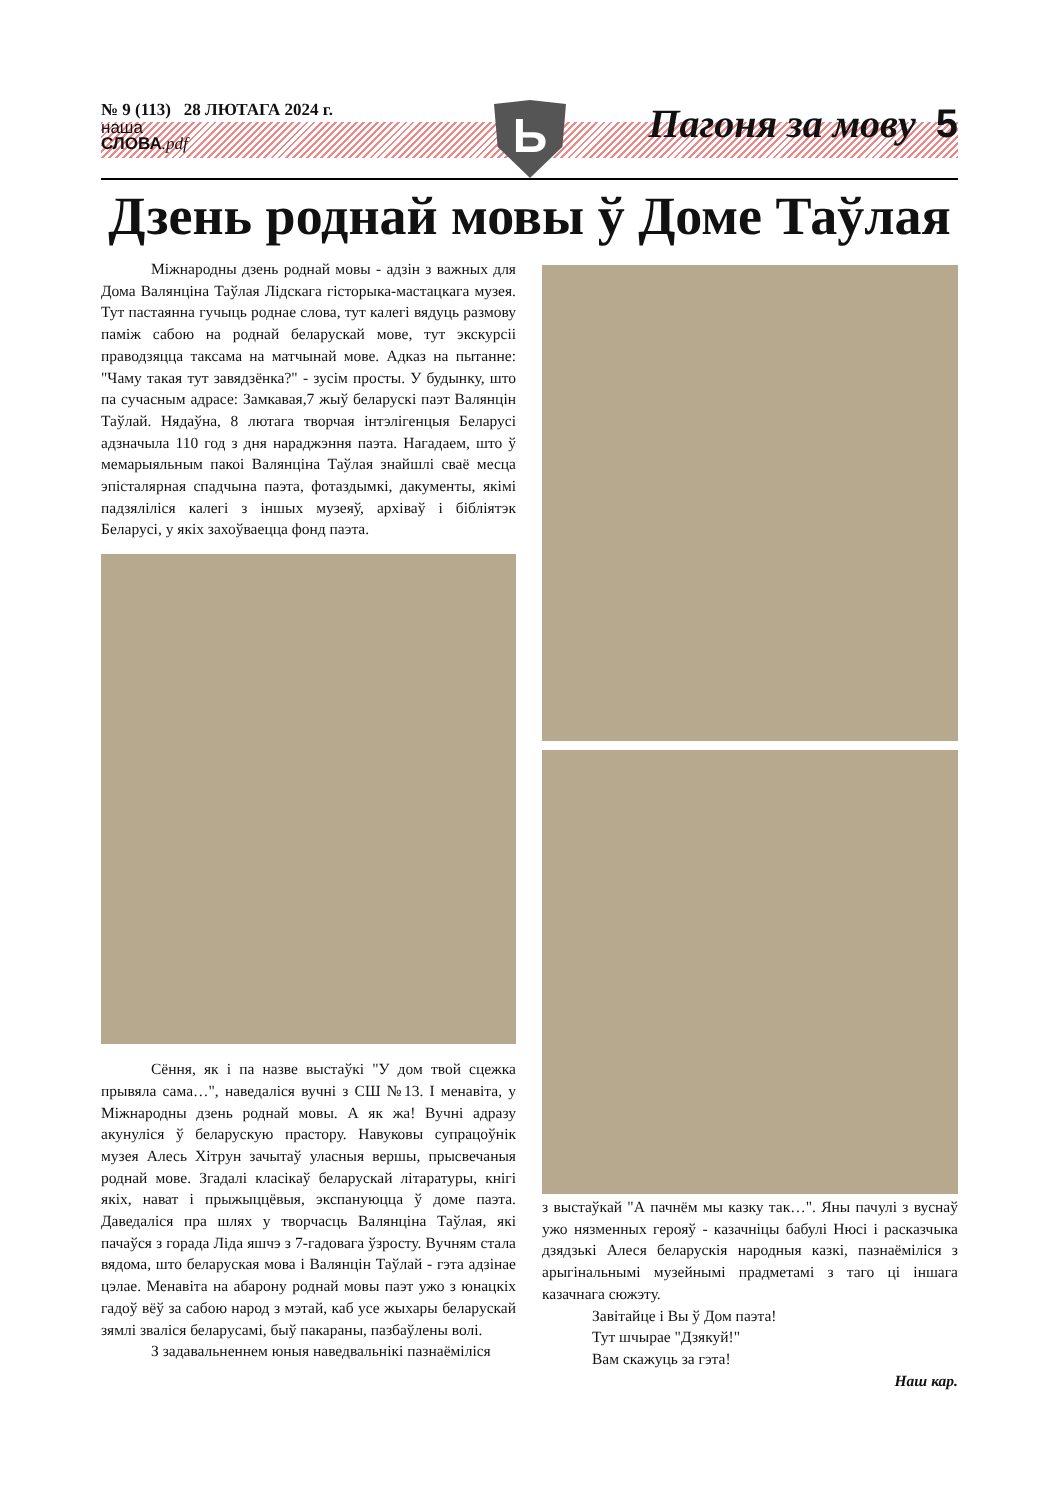№ 9 (113) 28 ЛЮТАГА 2024 г.
наша
СЛОВА.pdf
Ь Пагоня за мову 5
Дзень роднай мовы ў Доме Таўлая
Міжнародны дзень роднай мовы - адзін з важных для Дома Валянціна Таўлая Лідскага гісторыка-мастацкага музея. Тут пастаянна гучыць роднае слова, тут калегі вядуць размову паміж сабою на роднай беларускай мове, тут экскурсіі праводзяцца таксама на матчынай мове. Адказ на пытанне: "Чаму такая тут завядзёнка?" - зусім просты. У будынку, што па сучасным адрасе: Замкавая,7 жыў беларускі паэт Валянцін Таўлай. Нядаўна, 8 лютага творчая інтэлігенцыя Беларусі адзначыла 110 год з дня нараджэння паэта. Нагадаем, што ў мемарыяльным пакоі Валянціна Таўлая знайшлі сваё месца эпісталярная спадчына паэта, фотаздымкі, дакументы, якімі падзяліліся калегі з іншых музеяў, архіваў і бібліятэк Беларусі, у якіх захоўваецца фонд паэта.
Сёння, як і па назве выстаўкі "У дом твой сцежка прывяла сама…", наведаліся вучні з СШ №13. І менавіта, у Міжнародны дзень роднай мовы. А як жа! Вучні адразу акунуліся ў беларускую прастору. Навуковы супрацоўнік музея Алесь Хітрун зачытаў уласныя вершы, прысвечаныя роднай мове. Згадалі класікаў беларускай літаратуры, кнігі якіх, нават і прыжыццёвыя, экспануюцца ў доме паэта. Даведаліся пра шлях у творчасць Валянціна Таўлая, які пачаўся з горада Ліда яшчэ з 7-гадовага ўзросту. Вучням стала вядома, што беларуская мова і Валянцін Таўлай - гэта адзінае цэлае. Менавіта на абарону роднай мовы паэт ужо з юнацкіх гадоў вёў за сабою народ з мэтай, каб усе жыхары беларускай зямлі зваліся беларусамі, быў пакараны, пазбаўлены волі.
З задавальненнем юныя наведвальнікі пазнаёміліся
з выстаўкай "А пачнём мы казку так…". Яны пачулі з вуснаў ужо нязменных герояў - казачніцы бабулі Нюсі і расказчыка дзядзькі Алеся беларускія народныя казкі, пазнаёміліся з арыгінальнымі музейнымі прадметамі з таго ці іншага казачнага сюжэту.
Завітайце і Вы ў Дом паэта!
Тут шчырае "Дзякуй!"
Вам скажуць за гэта!
Наш кар.